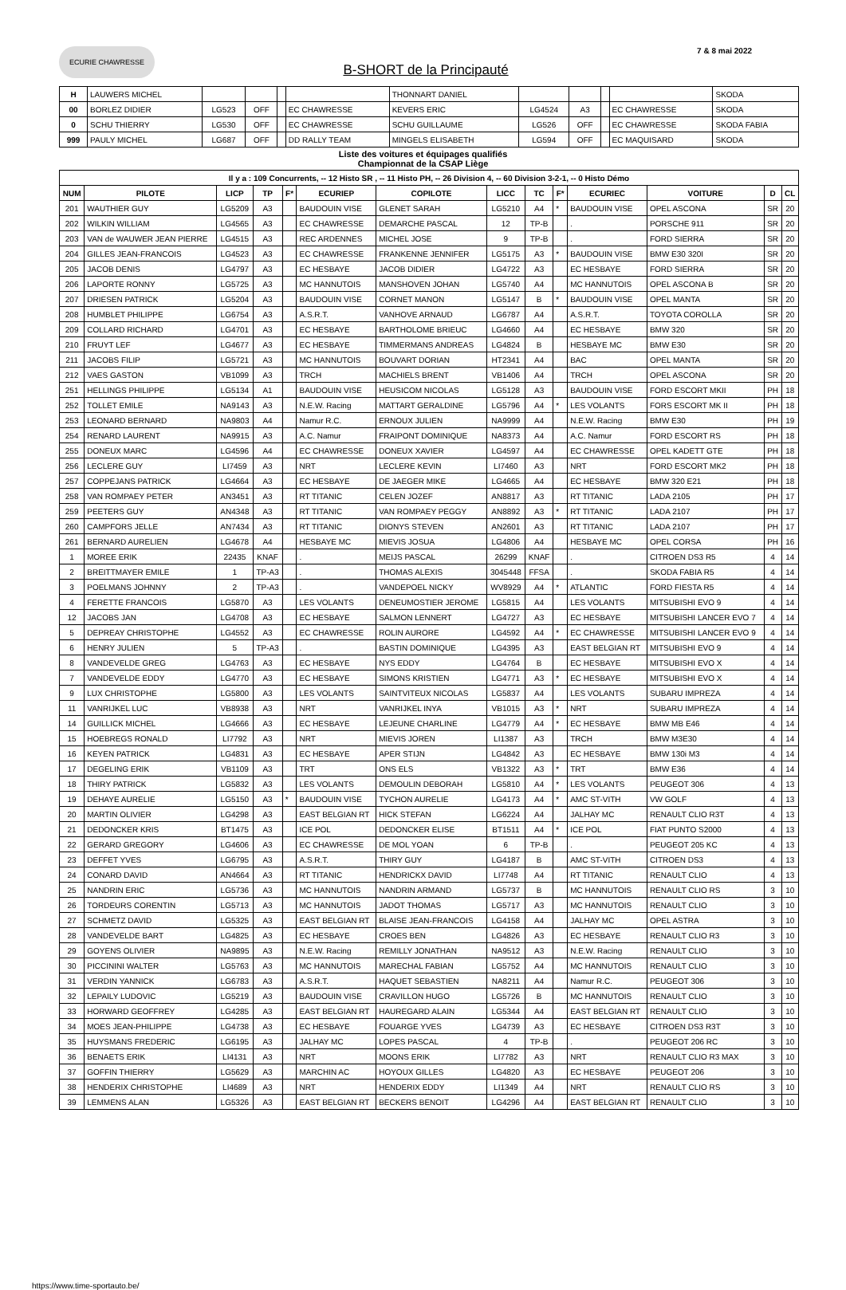ECURIE CHAWRESSE
B-SHORT de la Principauté
7 & 8 mai 2022
| H | LAUWERS MICHEL | | | | | THONNART DANIEL | | | | | SKODA |
| 00 | BORLEZ DIDIER | LG523 | OFF | | EC CHAWRESSE | KEVERS ERIC | LG4524 | A3 | | EC CHAWRESSE | SKODA |
| 0 | SCHU THIERRY | LG530 | OFF | | EC CHAWRESSE | SCHU GUILLAUME | LG526 | OFF | | EC CHAWRESSE | SKODA FABIA |
| 999 | PAULY MICHEL | LG687 | OFF | | DD RALLY TEAM | MINGELS ELISABETH | LG594 | OFF | | EC MAQUISARD | SKODA |
Liste des voitures et équipages qualifiés
Championnat de la CSAP Liège
| Il y a : 109 Concurrents, -- 12 Histo SR , -- 11 Histo PH, -- 26 Division 4, -- 60 Division 3-2-1, -- 0 Histo Démo | | | | | | | | | | | | | |
| --- | --- | --- | --- | --- | --- | --- | --- | --- | --- | --- | --- | --- | --- |
| NUM | PILOTE | LICP | TP | F* | ECURIEP | COPILOTE | LICC | TC | F* | ECURIEC | VOITURE | D | CL |
| 201 | WAUTHIER GUY | LG5209 | A3 | | BAUDOUIN VISE | GLENET SARAH | LG5210 | A4 | * | BAUDOUIN VISE | OPEL ASCONA | SR | 20 |
| 202 | WILKIN WILLIAM | LG4565 | A3 | | EC CHAWRESSE | DEMARCHE PASCAL | 12 | TP-B | | . | PORSCHE 911 | SR | 20 |
| 203 | VAN de WAUWER JEAN PIERRE | LG4515 | A3 | | REC ARDENNES | MICHEL JOSE | 9 | TP-B | | . | FORD SIERRA | SR | 20 |
| 204 | GILLES JEAN-FRANCOIS | LG4523 | A3 | | EC CHAWRESSE | FRANKENNE JENNIFER | LG5175 | A3 | * | BAUDOUIN VISE | BMW E30 320I | SR | 20 |
| 205 | JACOB DENIS | LG4797 | A3 | | EC HESBAYE | JACOB DIDIER | LG4722 | A3 | | EC HESBAYE | FORD SIERRA | SR | 20 |
| 206 | LAPORTE RONNY | LG5725 | A3 | | MC HANNUTOIS | MANSHOVEN JOHAN | LG5740 | A4 | | MC HANNUTOIS | OPEL ASCONA B | SR | 20 |
| 207 | DRIESEN PATRICK | LG5204 | A3 | | BAUDOUIN VISE | CORNET MANON | LG5147 | B | * | BAUDOUIN VISE | OPEL MANTA | SR | 20 |
| 208 | HUMBLET PHILIPPE | LG6754 | A3 | | A.S.R.T. | VANHOVE ARNAUD | LG6787 | A4 | | A.S.R.T. | TOYOTA COROLLA | SR | 20 |
| 209 | COLLARD RICHARD | LG4701 | A3 | | EC HESBAYE | BARTHOLOME BRIEUC | LG4660 | A4 | | EC HESBAYE | BMW 320 | SR | 20 |
| 210 | FRUYT LEF | LG4677 | A3 | | EC HESBAYE | TIMMERMANS ANDREAS | LG4824 | B | | HESBAYE MC | BMW E30 | SR | 20 |
| 211 | JACOBS FILIP | LG5721 | A3 | | MC HANNUTOIS | BOUVART DORIAN | HT2341 | A4 | | BAC | OPEL MANTA | SR | 20 |
| 212 | VAES GASTON | VB1099 | A3 | | TRCH | MACHIELS BRENT | VB1406 | A4 | | TRCH | OPEL ASCONA | SR | 20 |
| 251 | HELLINGS PHILIPPE | LG5134 | A1 | | BAUDOUIN VISE | HEUSICOM NICOLAS | LG5128 | A3 | | BAUDOUIN VISE | FORD ESCORT MKII | PH | 18 |
| 252 | TOLLET EMILE | NA9143 | A3 | | N.E.W. Racing | MATTART GERALDINE | LG5796 | A4 | * | LES VOLANTS | FORS ESCORT MK II | PH | 18 |
| 253 | LEONARD BERNARD | NA9803 | A4 | | Namur R.C. | ERNOUX JULIEN | NA9999 | A4 | | N.E.W. Racing | BMW E30 | PH | 19 |
| 254 | RENARD LAURENT | NA9915 | A3 | | A.C. Namur | FRAIPONT DOMINIQUE | NA8373 | A4 | | A.C. Namur | FORD ESCORT RS | PH | 18 |
| 255 | DONEUX MARC | LG4596 | A4 | | EC CHAWRESSE | DONEUX XAVIER | LG4597 | A4 | | EC CHAWRESSE | OPEL KADETT GTE | PH | 18 |
| 256 | LECLERE GUY | LI7459 | A3 | | NRT | LECLERE KEVIN | LI7460 | A3 | | NRT | FORD ESCORT MK2 | PH | 18 |
| 257 | COPPEJANS PATRICK | LG4664 | A3 | | EC HESBAYE | DE JAEGER MIKE | LG4665 | A4 | | EC HESBAYE | BMW 320 E21 | PH | 18 |
| 258 | VAN ROMPAEY PETER | AN3451 | A3 | | RT TITANIC | CELEN JOZEF | AN8817 | A3 | | RT TITANIC | LADA 2105 | PH | 17 |
| 259 | PEETERS GUY | AN4348 | A3 | | RT TITANIC | VAN ROMPAEY PEGGY | AN8892 | A3 | * | RT TITANIC | LADA 2107 | PH | 17 |
| 260 | CAMPFORS JELLE | AN7434 | A3 | | RT TITANIC | DIONYS STEVEN | AN2601 | A3 | | RT TITANIC | LADA 2107 | PH | 17 |
| 261 | BERNARD AURELIEN | LG4678 | A4 | | HESBAYE MC | MIEVIS JOSUA | LG4806 | A4 | | HESBAYE MC | OPEL CORSA | PH | 16 |
| 1 | MOREE ERIK | 22435 | KNAF | | . | MEIJS PASCAL | 26299 | KNAF | | . | CITROEN DS3 R5 | 4 | 14 |
| 2 | BREITTMAYER EMILE | 1 | TP-A3 | | . | THOMAS ALEXIS | 3045448 | FFSA | | . | SKODA FABIA R5 | 4 | 14 |
| 3 | POELMANS JOHNNY | 2 | TP-A3 | | . | VANDEPOEL NICKY | WV8929 | A4 | * | ATLANTIC | FORD FIESTA R5 | 4 | 14 |
| 4 | FERETTE FRANCOIS | LG5870 | A3 | | LES VOLANTS | DENEUMOSTIER JEROME | LG5815 | A4 | | LES VOLANTS | MITSUBISHI EVO 9 | 4 | 14 |
| 12 | JACOBS JAN | LG4708 | A3 | | EC HESBAYE | SALMON LENNERT | LG4727 | A3 | | EC HESBAYE | MITSUBISHI LANCER EVO 7 | 4 | 14 |
| 5 | DEPREAY CHRISTOPHE | LG4552 | A3 | | EC CHAWRESSE | ROLIN AURORE | LG4592 | A4 | * | EC CHAWRESSE | MITSUBISHI LANCER EVO 9 | 4 | 14 |
| 6 | HENRY JULIEN | 5 | TP-A3 | | . | BASTIN DOMINIQUE | LG4395 | A3 | | EAST BELGIAN RT | MITSUBISHI EVO 9 | 4 | 14 |
| 8 | VANDEVELDE GREG | LG4763 | A3 | | EC HESBAYE | NYS EDDY | LG4764 | B | | EC HESBAYE | MITSUBISHI EVO X | 4 | 14 |
| 7 | VANDEVELDE EDDY | LG4770 | A3 | | EC HESBAYE | SIMONS KRISTIEN | LG4771 | A3 | * | EC HESBAYE | MITSUBISHI EVO X | 4 | 14 |
| 9 | LUX CHRISTOPHE | LG5800 | A3 | | LES VOLANTS | SAINTVITEUX NICOLAS | LG5837 | A4 | | LES VOLANTS | SUBARU IMPREZA | 4 | 14 |
| 11 | VANRIJKEL LUC | VB8938 | A3 | | NRT | VANRIJKEL INYA | VB1015 | A3 | * | NRT | SUBARU IMPREZA | 4 | 14 |
| 14 | GUILLICK MICHEL | LG4666 | A3 | | EC HESBAYE | LEJEUNE CHARLINE | LG4779 | A4 | * | EC HESBAYE | BMW MB E46 | 4 | 14 |
| 15 | HOEBREGS RONALD | LI7792 | A3 | | NRT | MIEVIS JOREN | LI1387 | A3 | | TRCH | BMW M3E30 | 4 | 14 |
| 16 | KEYEN PATRICK | LG4831 | A3 | | EC HESBAYE | APER STIJN | LG4842 | A3 | | EC HESBAYE | BMW 130i M3 | 4 | 14 |
| 17 | DEGELING ERIK | VB1109 | A3 | | TRT | ONS ELS | VB1322 | A3 | * | TRT | BMW E36 | 4 | 14 |
| 18 | THIRY PATRICK | LG5832 | A3 | | LES VOLANTS | DEMOULIN DEBORAH | LG5810 | A4 | * | LES VOLANTS | PEUGEOT 306 | 4 | 13 |
| 19 | DEHAYE AURELIE | LG5150 | A3 | * | BAUDOUIN VISE | TYCHON AURELIE | LG4173 | A4 | * | AMC ST-VITH | VW GOLF | 4 | 13 |
| 20 | MARTIN OLIVIER | LG4298 | A3 | | EAST BELGIAN RT | HICK STEFAN | LG6224 | A4 | | JALHAY MC | RENAULT CLIO R3T | 4 | 13 |
| 21 | DEDONCKER KRIS | BT1475 | A3 | | ICE POL | DEDONCKER ELISE | BT1511 | A4 | * | ICE POL | FIAT PUNTO S2000 | 4 | 13 |
| 22 | GERARD GREGORY | LG4606 | A3 | | EC CHAWRESSE | DE MOL YOAN | 6 | TP-B | | . | PEUGEOT 205 KC | 4 | 13 |
| 23 | DEFFET YVES | LG6795 | A3 | | A.S.R.T. | THIRY GUY | LG4187 | B | | AMC ST-VITH | CITROEN DS3 | 4 | 13 |
| 24 | CONARD DAVID | AN4664 | A3 | | RT TITANIC | HENDRICKX DAVID | LI7748 | A4 | | RT TITANIC | RENAULT CLIO | 4 | 13 |
| 25 | NANDRIN ERIC | LG5736 | A3 | | MC HANNUTOIS | NANDRIN ARMAND | LG5737 | B | | MC HANNUTOIS | RENAULT CLIO RS | 3 | 10 |
| 26 | TORDEURS CORENTIN | LG5713 | A3 | | MC HANNUTOIS | JADOT THOMAS | LG5717 | A3 | | MC HANNUTOIS | RENAULT CLIO | 3 | 10 |
| 27 | SCHMETZ DAVID | LG5325 | A3 | | EAST BELGIAN RT | BLAISE JEAN-FRANCOIS | LG4158 | A4 | | JALHAY MC | OPEL ASTRA | 3 | 10 |
| 28 | VANDEVELDE BART | LG4825 | A3 | | EC HESBAYE | CROES BEN | LG4826 | A3 | | EC HESBAYE | RENAULT CLIO R3 | 3 | 10 |
| 29 | GOYENS OLIVIER | NA9895 | A3 | | N.E.W. Racing | REMILLY JONATHAN | NA9512 | A3 | | N.E.W. Racing | RENAULT CLIO | 3 | 10 |
| 30 | PICCININI WALTER | LG5763 | A3 | | MC HANNUTOIS | MARECHAL FABIAN | LG5752 | A4 | | MC HANNUTOIS | RENAULT CLIO | 3 | 10 |
| 31 | VERDIN YANNICK | LG6783 | A3 | | A.S.R.T. | HAQUET SEBASTIEN | NA8211 | A4 | | Namur R.C. | PEUGEOT 306 | 3 | 10 |
| 32 | LEPAILY LUDOVIC | LG5219 | A3 | | BAUDOUIN VISE | CRAVILLON HUGO | LG5726 | B | | MC HANNUTOIS | RENAULT CLIO | 3 | 10 |
| 33 | HORWARD GEOFFREY | LG4285 | A3 | | EAST BELGIAN RT | HAUREGARD ALAIN | LG5344 | A4 | | EAST BELGIAN RT | RENAULT CLIO | 3 | 10 |
| 34 | MOES JEAN-PHILIPPE | LG4738 | A3 | | EC HESBAYE | FOUARGE YVES | LG4739 | A3 | | EC HESBAYE | CITROEN DS3 R3T | 3 | 10 |
| 35 | HUYSMANS FREDERIC | LG6195 | A3 | | JALHAY MC | LOPES PASCAL | 4 | TP-B | | . | PEUGEOT 206 RC | 3 | 10 |
| 36 | BENAETS ERIK | LI4131 | A3 | | NRT | MOONS ERIK | LI7782 | A3 | | NRT | RENAULT CLIO R3 MAX | 3 | 10 |
| 37 | GOFFIN THIERRY | LG5629 | A3 | | MARCHIN AC | HOYOUX GILLES | LG4820 | A3 | | EC HESBAYE | PEUGEOT 206 | 3 | 10 |
| 38 | HENDERIX CHRISTOPHE | LI4689 | A3 | | NRT | HENDERIX EDDY | LI1349 | A4 | | NRT | RENAULT CLIO RS | 3 | 10 |
| 39 | LEMMENS ALAN | LG5326 | A3 | | EAST BELGIAN RT | BECKERS BENOIT | LG4296 | A4 | | EAST BELGIAN RT | RENAULT CLIO | 3 | 10 |
https://www.time-sportauto.be/